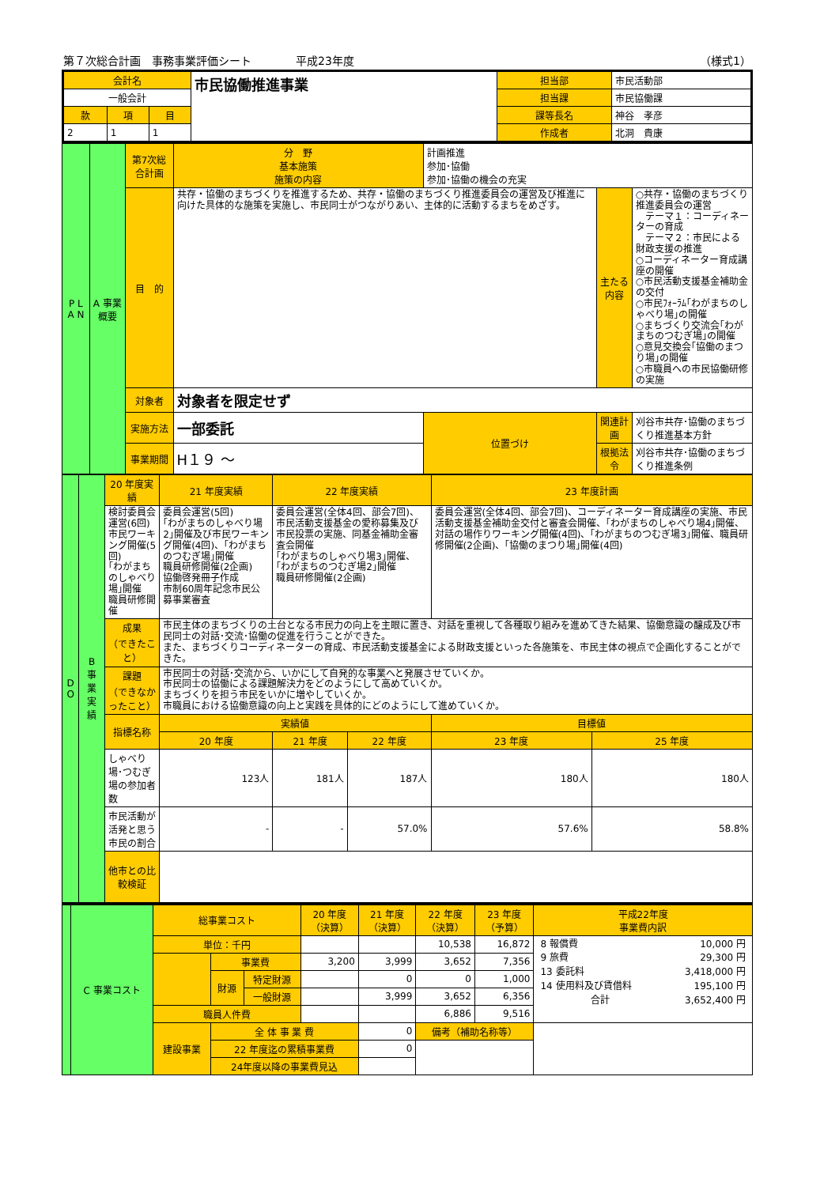第７次総合計画　事務事業評価シート　　　　平成23年度 （様式1）
| 会計名 | | | 市民協働推進事業 | 担当部 | 市民活動部 |
| 一般会計 | | | | 担当課 | 市民協働課 |
| 款 | 項 | 目 | | 課等長名 | 神谷 孝彦 |
| 2 | 1 | 1 | | 作成者 | 北洞 貴康 |
| P L A N | A 事業概要 | 第7次総合計画 | 分 野 基本施策 施策の内容 | 計画推進 参加･協働 参加･協働の機会の充実 | | |
| | | 目 的 | 共存・協働のまちづくりを推進するため、共存・協働のまちづくり推進委員会の運営及び推進に向けた具体的な施策を実施し、市民同士がつながりあい、主体的に活動するまちをめざす。 | | 主たる内容 | ○共存・協働のまちづくり推進委員会の運営 テーマ１：コーディネーターの育成 テーマ２：市民による財政支援の推進 ○コーディネーター育成講座の開催 ○市民活動支援基金補助金の交付 ○市民ﾌｫｰﾗﾑ｢わがまちのしゃべり場｣の開催 ○まちづくり交流会｢わがまちのつむぎ場｣の開催 ○意見交換会｢協働のまつり場｣の開催 ○市職員への市民協働研修の実施 |
| | | 対象者 | 対象者を限定せず | | | |
| | | 実施方法 | 一部委託 | 位置づけ | 関連計画 | 刈谷市共存･協働のまちづくり推進基本方針 |
| | | 事業期間 | H１９ ～ | | 根拠法令 | 刈谷市共存･協働のまちづくり推進条例 |
| D O | B 事業実績 | 20 年度実績 | | 21 年度実績 | | 22 年度実績 | | 23 年度計画 | |
| | | 検討委員会運営(6回) 市民ワーキング開催(5回) ｢わがまちのしゃべり場｣開催 職員研修開催 | | 委員会運営(5回) ｢わがまちのしゃべり場2｣開催及び市民ワーキング開催(4回)、｢わがまちのつむぎ場｣開催 職員研修開催(2企画) 協働啓発冊子作成 市制60周年記念市民公募事業審査 | | 委員会運営(全体4回、部会7回)、市民活動支援基金の愛称募集及び市民投票の実施、同基金補助金審査会開催 ｢わがまちのしゃべり場3｣開催、｢わがまちのつむぎ場2｣開催 職員研修開催(2企画) | | 委員会運営(全体4回、部会7回)、コーディネーター育成講座の実施、市民活動支援基金補助金交付と審査会開催、｢わがまちのしゃべり場4｣開催、対話の場作りワーキング開催(4回)、｢わがまちのつむぎ場3｣開催、職員研修開催(2企画)、｢協働のまつり場｣開催(4回) | |
| | | 成果 （できたこと） | 市民主体のまちづくりの土台となる市民力の向上を主眼に置き、対話を重視して各種取り組みを進めてきた結果、協働意識の醸成及び市民同士の対話･交流･協働の促進を行うことができた。 また、まちづくりコーディネーターの育成、市民活動支援基金による財政支援といった各施策を、市民主体の視点で企画化することができた。 | | | | | | |
| | | 課題 （できなかったこと） | 市民同士の対話･交流から、いかにして自発的な事業へと発展させていくか。 市民同士の協働による課題解決力をどのようにして高めていくか。 まちづくりを担う市民をいかに増やしていくか。 市職員における協働意識の向上と実践を具体的にどのようにして進めていくか。 | | | | | | |
| | | 指標名称 | | | 実績値 | | | 目標値 | |
| | | | | | 20 年度 | 21 年度 | 22 年度 | 23 年度 | 25 年度 |
| | | しゃべり場･つむぎ場の参加者数 | | | 123人 | 181人 | 187人 | 180人 | 180人 |
| | | 市民活動が活発と思う市民の割合 | | | - | - | 57.0% | 57.6% | 58.8% |
| | | 他市との比較検証 | | | | | | | |
| | C 事業コスト | 総事業コスト | | | 20 年度 （決算） | 21 年度 （決算） | 22 年度 （決算） | 23 年度 （予算） | 平成22年度 事業費内訳 |
| | | 単位：千円 | | | | | 10,538 | 16,872 | / 8 報償費 / 10,000 円 / / 9 旅費 / 29,300 円 / / 13 委託料 / 3,418,000 円 / / 14 使用料及び賃借料 / 195,100 円 / / 合計 / 3,652,400 円 / |
| | | | 事業費 | | 3,200 | 3,999 | 3,652 | 7,356 | |
| | | | 財源 | 特定財源 | | 0 | 0 | 1,000 | |
| | | | | 一般財源 | | 3,999 | 3,652 | 6,356 | |
| | | 職員人件費 | | | | | 6,886 | 9,516 | |
| | | 建設事業 | 全 体 事 業 費 | | | 0 | 備考（補助名称等） | | |
| | | | 22 年度迄の累積事業費 | | | 0 | | | |
| | | | 24年度以降の事業費見込 | | | | | | |